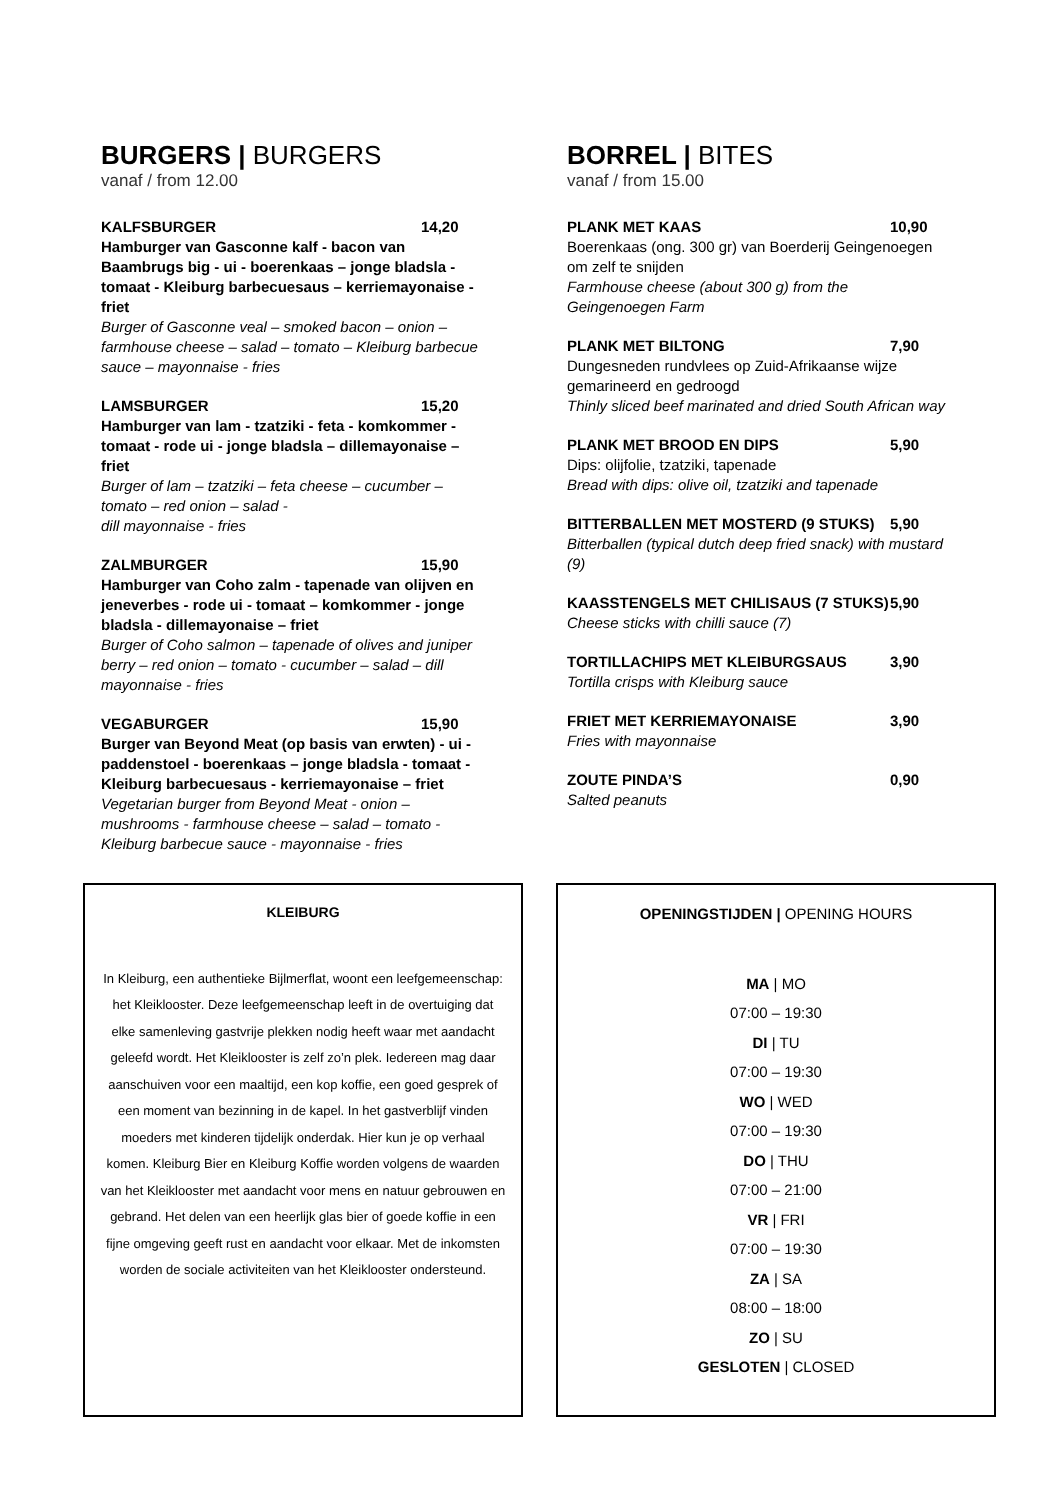BURGERS | BURGERS
vanaf / from 12.00
KALFSBURGER 14,20
Hamburger van Gasconne kalf - bacon van Baambrugs big - ui - boerenkaas – jonge bladsla - tomaat - Kleiburg barbecuesaus – kerriemayonaise - friet
Burger of Gasconne veal – smoked bacon – onion – farmhouse cheese – salad – tomato – Kleiburg barbecue sauce – mayonnaise - fries
LAMSBURGER 15,20
Hamburger van lam - tzatziki - feta - komkommer - tomaat - rode ui - jonge bladsla – dillemayonaise – friet
Burger of lam – tzatziki – feta cheese – cucumber – tomato – red onion – salad -
dill mayonnaise - fries
ZALMBURGER 15,90
Hamburger van Coho zalm - tapenade van olijven en jeneverbes - rode ui - tomaat – komkommer - jonge bladsla - dillemayonaise – friet
Burger of Coho salmon – tapenade of olives and juniper berry – red onion – tomato - cucumber – salad – dill mayonnaise - fries
VEGABURGER 15,90
Burger van Beyond Meat (op basis van erwten) - ui - paddenstoel - boerenkaas – jonge bladsla - tomaat - Kleiburg barbecuesaus - kerriemayonaise – friet
Vegetarian burger from Beyond Meat - onion – mushrooms - farmhouse cheese – salad – tomato - Kleiburg barbecue sauce - mayonnaise - fries
BORREL | BITES
vanaf / from 15.00
PLANK MET KAAS 10,90
Boerenkaas (ong. 300 gr) van Boerderij Geingenoegen om zelf te snijden
Farmhouse cheese (about 300 g) from the Geingenoegen Farm
PLANK MET BILTONG 7,90
Dungesneden rundvlees op Zuid-Afrikaanse wijze gemarineerd en gedroogd
Thinly sliced beef marinated and dried South African way
PLANK MET BROOD EN DIPS 5,90
Dips: olijfolie, tzatziki, tapenade
Bread with dips: olive oil, tzatziki and tapenade
BITTERBALLEN MET MOSTERD (9 STUKS) 5,90
Bitterballen (typical dutch deep fried snack) with mustard (9)
KAASSTENGELS MET CHILISAUS (7 STUKS) 5,90
Cheese sticks with chilli sauce (7)
TORTILLACHIPS MET KLEIBURGSAUS 3,90
Tortilla crisps with Kleiburg sauce
FRIET MET KERRIEMAYONAISE 3,90
Fries with mayonnaise
ZOUTE PINDA’S 0,90
Salted peanuts
KLEIBURG
In Kleiburg, een authentieke Bijlmerflat, woont een leefgemeenschap: het Kleiklooster. Deze leefgemeenschap leeft in de overtuiging dat elke samenleving gastvrije plekken nodig heeft waar met aandacht geleefd wordt. Het Kleiklooster is zelf zo’n plek. Iedereen mag daar aanschuiven voor een maaltijd, een kop koffie, een goed gesprek of een moment van bezinning in de kapel. In het gastverblijf vinden moeders met kinderen tijdelijk onderdak. Hier kun je op verhaal komen. Kleiburg Bier en Kleiburg Koffie worden volgens de waarden van het Kleiklooster met aandacht voor mens en natuur gebrouwen en gebrand. Het delen van een heerlijk glas bier of goede koffie in een fijne omgeving geeft rust en aandacht voor elkaar. Met de inkomsten worden de sociale activiteiten van het Kleiklooster ondersteund.
OPENINGSTIJDEN | OPENING HOURS
MA | MO
07:00 – 19:30
DI | TU
07:00 – 19:30
WO | WED
07:00 – 19:30
DO | THU
07:00 – 21:00
VR | FRI
07:00 – 19:30
ZA | SA
08:00 – 18:00
ZO | SU
GESLOTEN | CLOSED